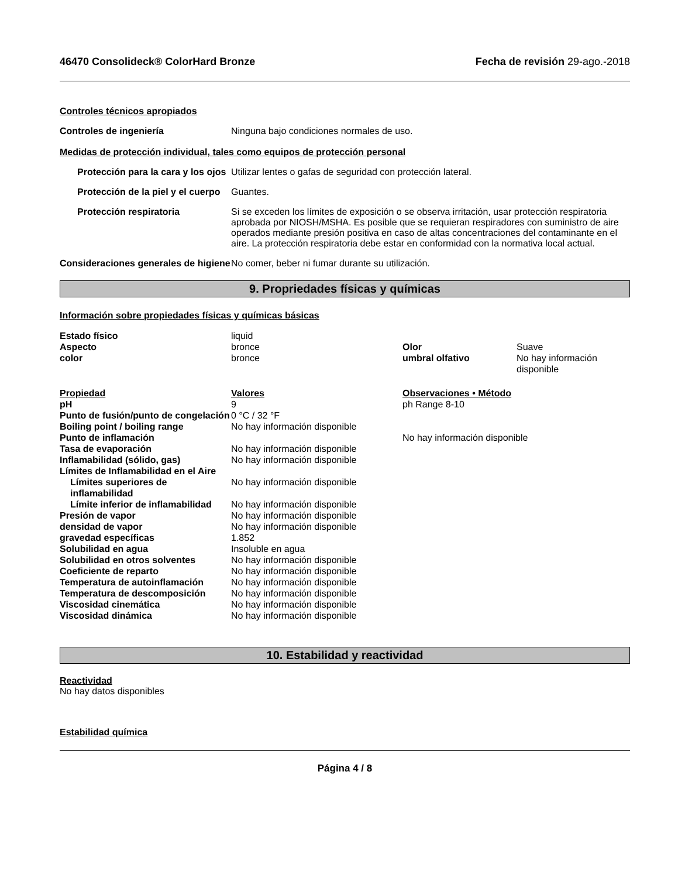46470 Consolideck® ColorHard Bronze Fecha de revisión 29-ago.-2018
Controles técnicos apropiados
Controles de ingeniería Ninguna bajo condiciones normales de uso.
Medidas de protección individual, tales como equipos de protección personal
Protección para la cara y los ojos
Utilizar lentes o gafas de seguridad con protección lateral.
Protección de la piel y el cuerpo
Guantes.
Protección respiratoria Si se exceden los límites de exposición o se observa irritación, usar protección respiratoria aprobada por NIOSH/MSHA. Es posible que se requieran respiradores con suministro de aire operados mediante presión positiva en caso de altas concentraciones del contaminante en el aire. La protección respiratoria debe estar en conformidad con la normativa local actual.
Consideraciones generales de higiene
No comer, beber ni fumar durante su utilización.
9. Propriedades físicas y químicas
Información sobre propiedades físicas y químicas básicas
| Estado físico | liquid | | |
| Aspecto | bronce | Olor | Suave |
| color | bronce | umbral olfativo | No hay información disponible |
| Propiedad | Valores | Observaciones • Método |
| pH | 9 | ph Range 8-10 |
| Punto de fusión/punto de congelación | 0 °C / 32 °F | |
| Boiling point / boiling range | No hay información disponible | |
| Punto de inflamación | | No hay información disponible |
| Tasa de evaporación | No hay información disponible | |
| Inflamabilidad (sólido, gas) | No hay información disponible | |
| Límites de Inflamabilidad en el Aire | | |
| Límites superiores de inflamabilidad | No hay información disponible | |
| Límite inferior de inflamabilidad | No hay información disponible | |
| Presión de vapor | No hay información disponible | |
| densidad de vapor | No hay información disponible | |
| gravedad específicas | 1.852 | |
| Solubilidad en agua | Insoluble en agua | |
| Solubilidad en otros solventes | No hay información disponible | |
| Coeficiente de reparto | No hay información disponible | |
| Temperatura de autoinflamación | No hay información disponible | |
| Temperatura de descomposición | No hay información disponible | |
| Viscosidad cinemática | No hay información disponible | |
| Viscosidad dinámica | No hay información disponible | |
10. Estabilidad y reactividad
Reactividad
No hay datos disponibles
Estabilidad química
Página 4 / 8